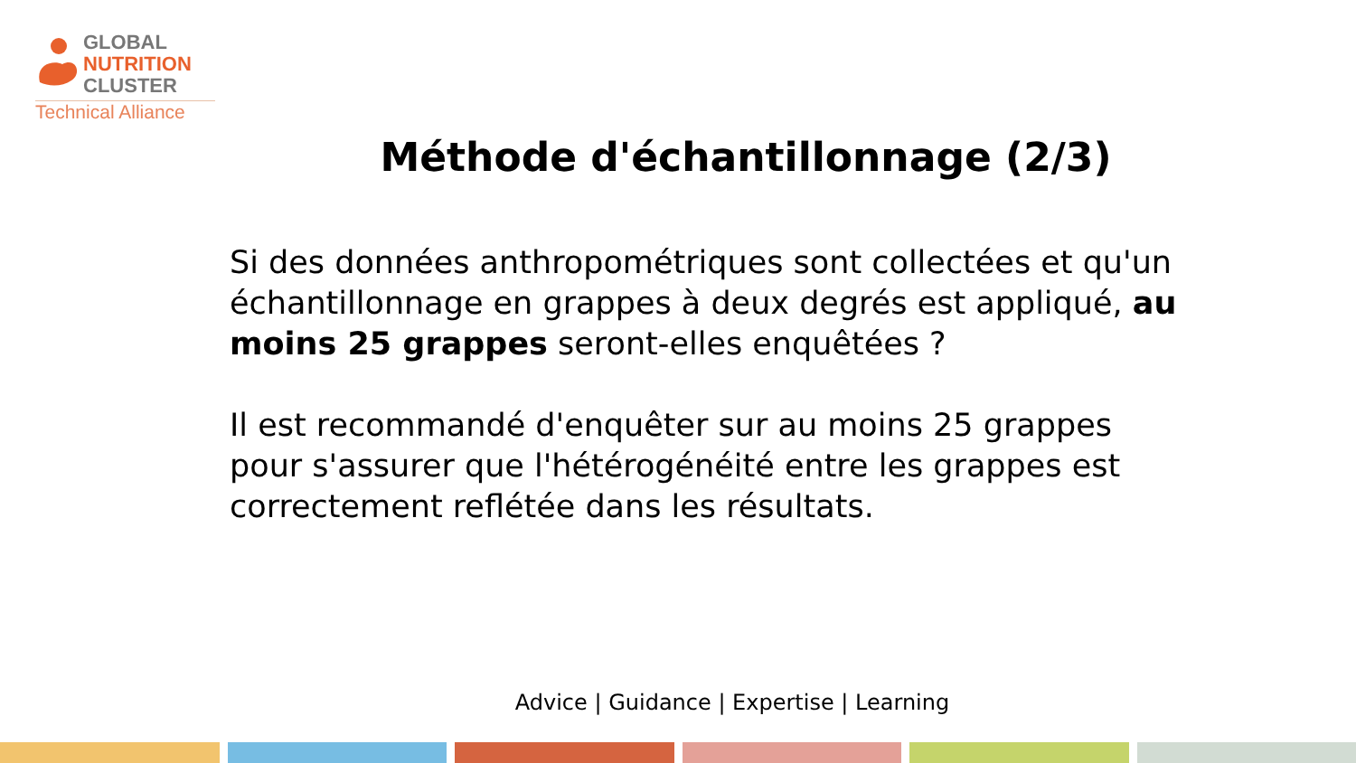GLOBAL
NUTRITION
CLUSTER
Technical Alliance
Méthode d'échantillonnage (2/3)
Si des données anthropométriques sont collectées et qu'un échantillonnage en grappes à deux degrés est appliqué, au moins 25 grappes seront-elles enquêtées ?
Il est recommandé d'enquêter sur au moins 25 grappes pour s'assurer que l'hétérogénéité entre les grappes est correctement reflétée dans les résultats.
Advice | Guidance | Expertise | Learning